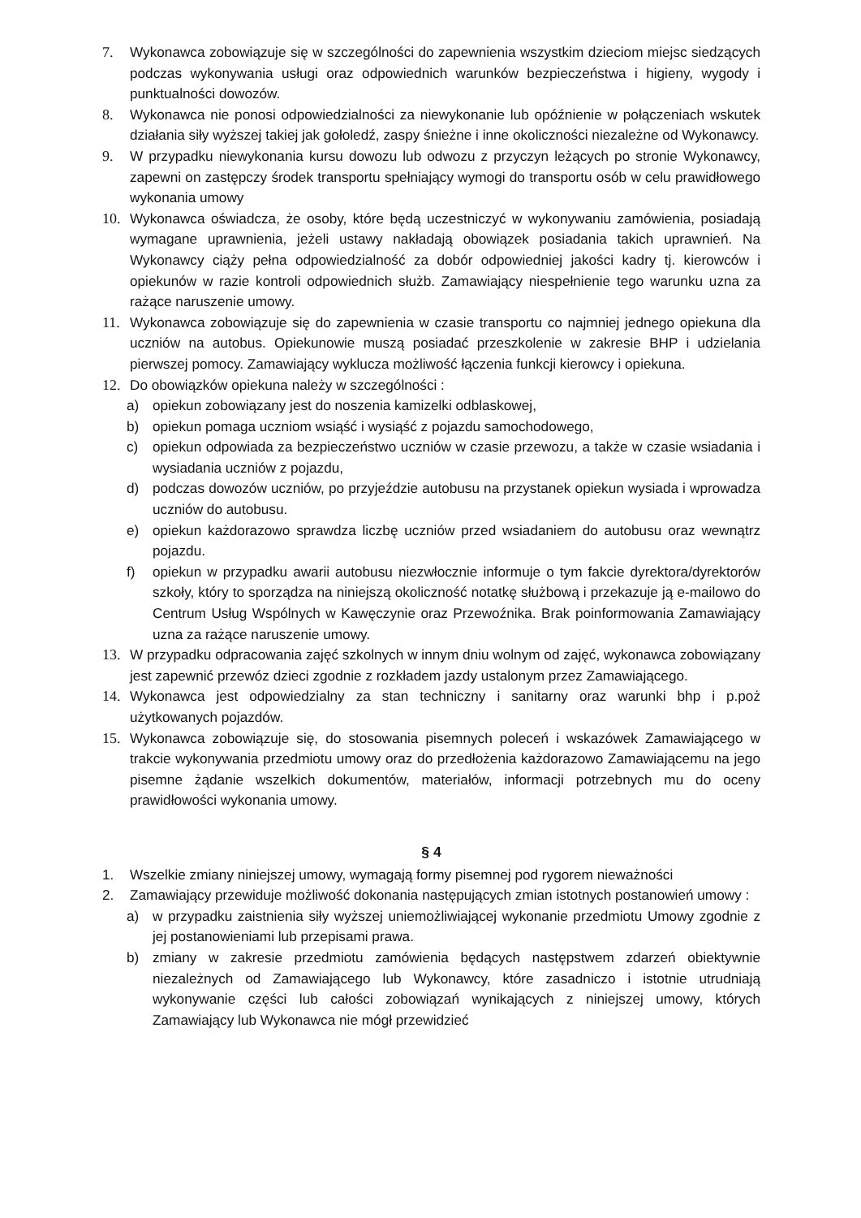7. Wykonawca zobowiązuje się w szczególności do zapewnienia wszystkim dzieciom miejsc siedzących podczas wykonywania usługi oraz odpowiednich warunków bezpieczeństwa i higieny, wygody i punktualności dowozów.
8. Wykonawca nie ponosi odpowiedzialności za niewykonanie lub opóźnienie w połączeniach wskutek działania siły wyższej takiej jak gołoledź, zaspy śnieżne i inne okoliczności niezależne od Wykonawcy.
9. W przypadku niewykonania kursu dowozu lub odwozu z przyczyn leżących po stronie Wykonawcy, zapewni on zastępczy środek transportu spełniający wymogi do transportu osób w celu prawidłowego wykonania umowy
10. Wykonawca oświadcza, że osoby, które będą uczestniczyć w wykonywaniu zamówienia, posiadają wymagane uprawnienia, jeżeli ustawy nakładają obowiązek posiadania takich uprawnień. Na Wykonawcy ciąży pełna odpowiedzialność za dobór odpowiedniej jakości kadry tj. kierowców i opiekunów w razie kontroli odpowiednich służb. Zamawiający niespełnienie tego warunku uzna za rażące naruszenie umowy.
11. Wykonawca zobowiązuje się do zapewnienia w czasie transportu co najmniej jednego opiekuna dla uczniów na autobus. Opiekunowie muszą posiadać przeszkolenie w zakresie BHP i udzielania pierwszej pomocy. Zamawiający wyklucza możliwość łączenia funkcji kierowcy i opiekuna.
12. Do obowiązków opiekuna należy w szczególności :
a) opiekun zobowiązany jest do noszenia kamizelki odblaskowej,
b) opiekun pomaga uczniom wsiąść i wysiąść z pojazdu samochodowego,
c) opiekun odpowiada za bezpieczeństwo uczniów w czasie przewozu, a także w czasie wsiadania i wysiadania uczniów z pojazdu,
d) podczas dowozów uczniów, po przyjeździe autobusu na przystanek opiekun wysiada i wprowadza uczniów do autobusu.
e) opiekun każdorazowo sprawdza liczbę uczniów przed wsiadaniem do autobusu oraz wewnątrz pojazdu.
f) opiekun w przypadku awarii autobusu niezwłocznie informuje o tym fakcie dyrektora/dyrektorów szkoły, który to sporządza na niniejszą okoliczność notatkę służbową i przekazuje ją e-mailowo do Centrum Usług Wspólnych w Kawęczynie oraz Przewoźnika. Brak poinformowania Zamawiający uzna za rażące naruszenie umowy.
13. W przypadku odpracowania zajęć szkolnych w innym dniu wolnym od zajęć, wykonawca zobowiązany jest zapewnić przewóz dzieci zgodnie z rozkładem jazdy ustalonym przez Zamawiającego.
14. Wykonawca jest odpowiedzialny za stan techniczny i sanitarny oraz warunki bhp i p.poż użytkowanych pojazdów.
15. Wykonawca zobowiązuje się, do stosowania pisemnych poleceń i wskazówek Zamawiającego w trakcie wykonywania przedmiotu umowy oraz do przedłożenia każdorazowo Zamawiającemu na jego pisemne żądanie wszelkich dokumentów, materiałów, informacji potrzebnych mu do oceny prawidłowości wykonania umowy.
§ 4
1. Wszelkie zmiany niniejszej umowy, wymagają formy pisemnej pod rygorem nieważności
2. Zamawiający przewiduje możliwość dokonania następujących zmian istotnych postanowień umowy :
a) w przypadku zaistnienia siły wyższej uniemożliwiającej wykonanie przedmiotu Umowy zgodnie z jej postanowieniami lub przepisami prawa.
b) zmiany w zakresie przedmiotu zamówienia będących następstwem zdarzeń obiektywnie niezależnych od Zamawiającego lub Wykonawcy, które zasadniczo i istotnie utrudniają wykonywanie części lub całości zobowiązań wynikających z niniejszej umowy, których Zamawiający lub Wykonawca nie mógł przewidzieć